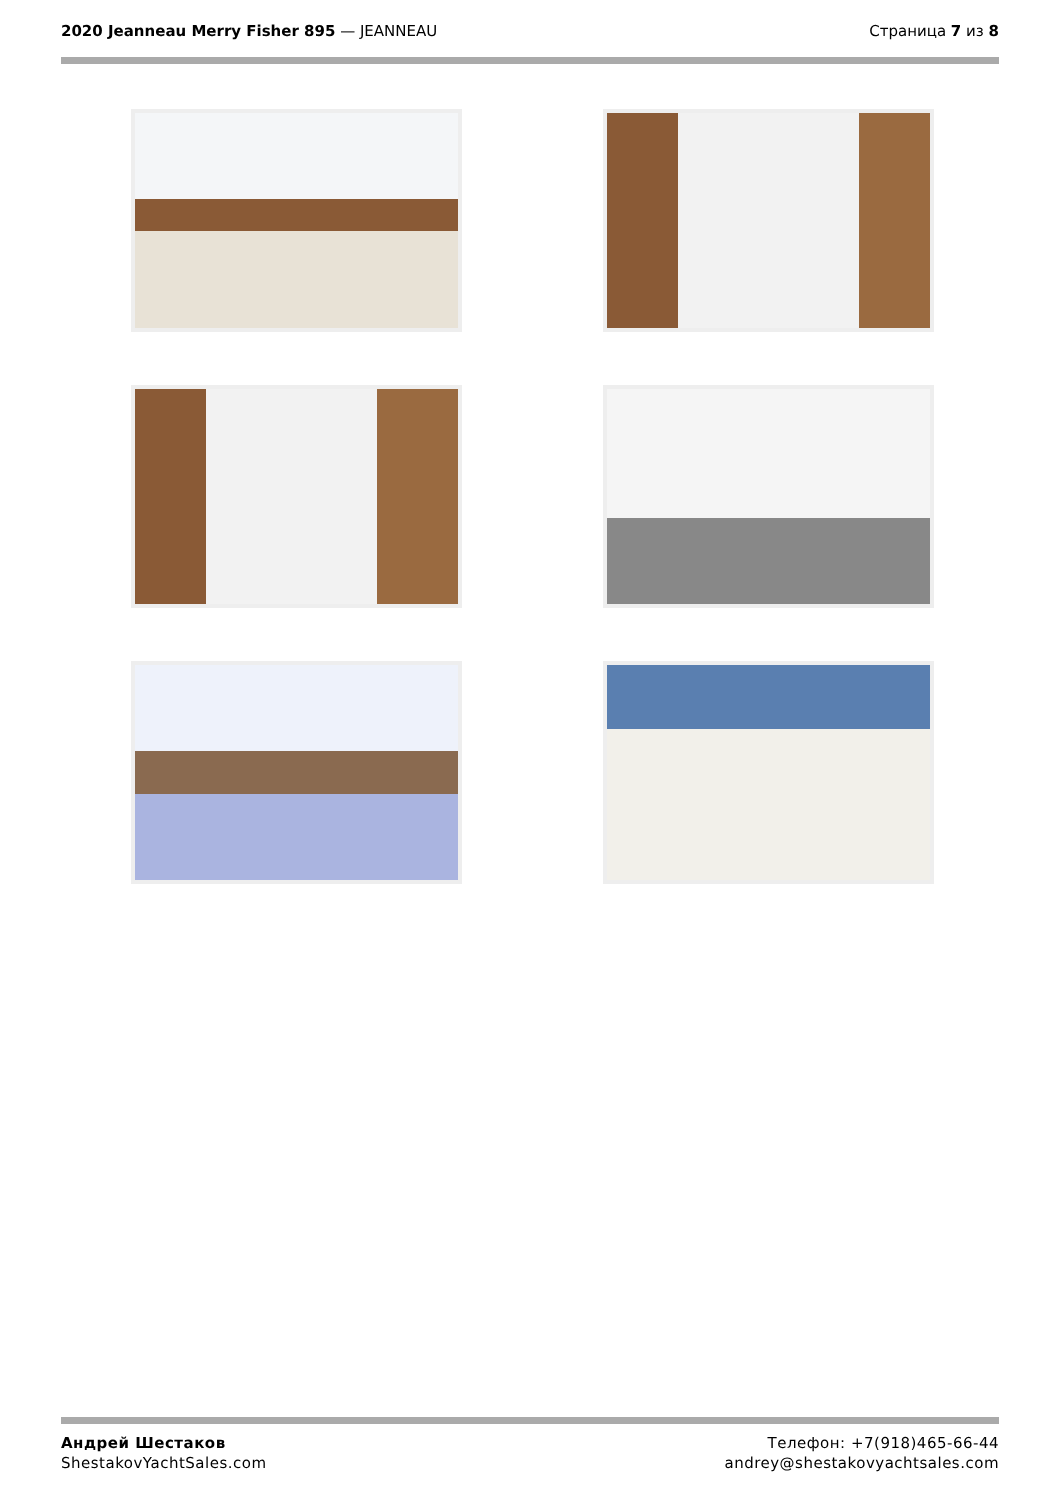2020 Jeanneau Merry Fisher 895 — JEANNEAU
Страница 7 из 8
Андрей Шестаков
ShestakovYachtSales.com
Телефон: +7(918)465-66-44
andrey@shestakovyachtsales.com